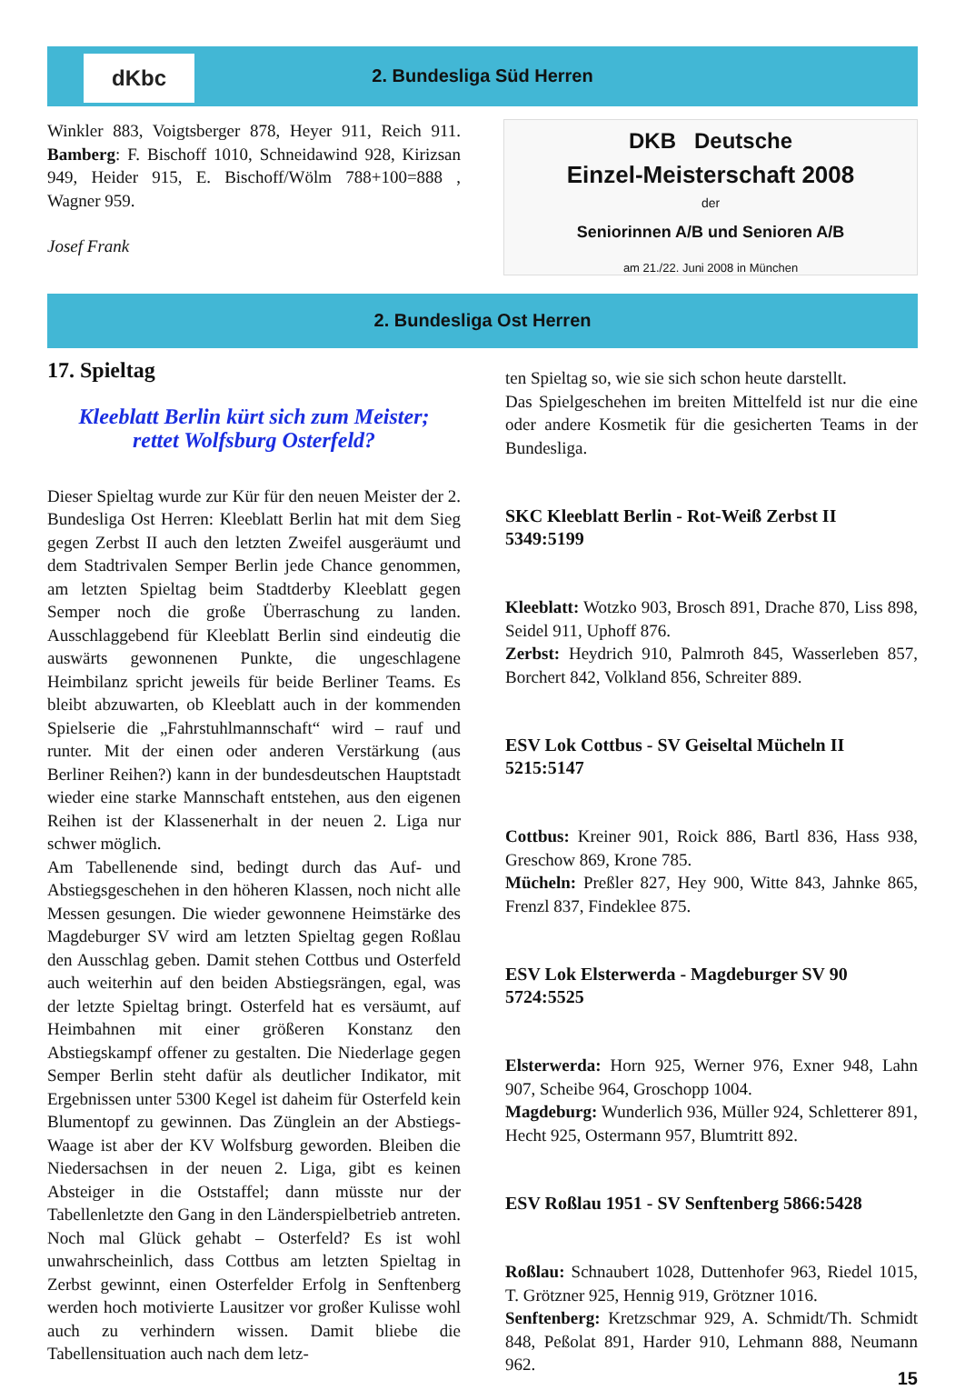dKbc
2. Bundesliga Süd Herren
Winkler 883, Voigtsberger 878, Heyer 911, Reich 911. Bamberg: F. Bischoff 1010, Schneidawind 928, Kirizsan 949, Heider 915, E. Bischoff/Wölm 788+100=888 , Wagner 959.
Josef Frank
DKB Deutsche
Einzel-Meisterschaft 2008
der
Seniorinnen A/B und Senioren A/B
am 21./22. Juni 2008 in München
2. Bundesliga Ost Herren
17. Spieltag
Kleeblatt Berlin kürt sich zum Meister;
rettet Wolfsburg Osterfeld?
Dieser Spieltag wurde zur Kür für den neuen Meister der 2. Bundesliga Ost Herren: Kleeblatt Berlin hat mit dem Sieg gegen Zerbst II auch den letzten Zweifel ausgeräumt und dem Stadtrivalen Semper Berlin jede Chance genommen, am letzten Spieltag beim Stadtderby Kleeblatt gegen Semper noch die große Überraschung zu landen. Ausschlaggebend für Kleeblatt Berlin sind eindeutig die auswärts gewonnenen Punkte, die ungeschlagene Heimbilanz spricht jeweils für beide Berliner Teams. Es bleibt abzuwarten, ob Kleeblatt auch in der kommenden Spielserie die „Fahrstuhlmannschaft“ wird – rauf und runter. Mit der einen oder anderen Verstärkung (aus Berliner Reihen?) kann in der bundesdeutschen Hauptstadt wieder eine starke Mannschaft entstehen, aus den eigenen Reihen ist der Klassenerhalt in der neuen 2. Liga nur schwer möglich.
Am Tabellenende sind, bedingt durch das Auf- und Abstiegsgeschehen in den höheren Klassen, noch nicht alle Messen gesungen. Die wieder gewonnene Heimstärke des Magdeburger SV wird am letzten Spieltag gegen Roßlau den Ausschlag geben. Damit stehen Cottbus und Osterfeld auch weiterhin auf den beiden Abstiegsrängen, egal, was der letzte Spieltag bringt. Osterfeld hat es versäumt, auf Heimbahnen mit einer größeren Konstanz den Abstiegskampf offener zu gestalten. Die Niederlage gegen Semper Berlin steht dafür als deutlicher Indikator, mit Ergebnissen unter 5300 Kegel ist daheim für Osterfeld kein Blumentopf zu gewinnen. Das Zünglein an der Abstiegs-Waage ist aber der KV Wolfsburg geworden. Bleiben die Niedersachsen in der neuen 2. Liga, gibt es keinen Absteiger in die Oststaffel; dann müsste nur der Tabellenletzte den Gang in den Länderspielbetrieb antreten. Noch mal Glück gehabt – Osterfeld? Es ist wohl unwahrscheinlich, dass Cottbus am letzten Spieltag in Zerbst gewinnt, einen Osterfelder Erfolg in Senftenberg werden hoch motivierte Lausitzer vor großer Kulisse wohl auch zu verhindern wissen. Damit bliebe die Tabellensituation auch nach dem letz-
ten Spieltag so, wie sie sich schon heute darstellt.
Das Spielgeschehen im breiten Mittelfeld ist nur die eine oder andere Kosmetik für die gesicherten Teams in der Bundesliga.
SKC Kleeblatt Berlin - Rot-Weiß Zerbst II
5349:5199
Kleeblatt: Wotzko 903, Brosch 891, Drache 870, Liss 898, Seidel 911, Uphoff 876.
Zerbst: Heydrich 910, Palmroth 845, Wasserleben 857, Borchert 842, Volkland 856, Schreiter 889.
ESV Lok Cottbus - SV Geiseltal Mücheln II
5215:5147
Cottbus: Kreiner 901, Roick 886, Bartl 836, Hass 938, Greschow 869, Krone 785.
Mücheln: Preßler 827, Hey 900, Witte 843, Jahnke 865, Frenzl 837, Findeklee 875.
ESV Lok Elsterwerda - Magdeburger SV 90
5724:5525
Elsterwerda: Horn 925, Werner 976, Exner 948, Lahn 907, Scheibe 964, Groschopp 1004.
Magdeburg: Wunderlich 936, Müller 924, Schletterer 891, Hecht 925, Ostermann 957, Blumtritt 892.
ESV Roßlau 1951 - SV Senftenberg 5866:5428
Roßlau: Schnaubert 1028, Duttenhofer 963, Riedel 1015, T. Grötzner 925, Hennig 919, Grötzner 1016.
Senftenberg: Kretzschmar 929, A. Schmidt/Th. Schmidt 848, Peßolat 891, Harder 910, Lehmann 888, Neumann 962.
15